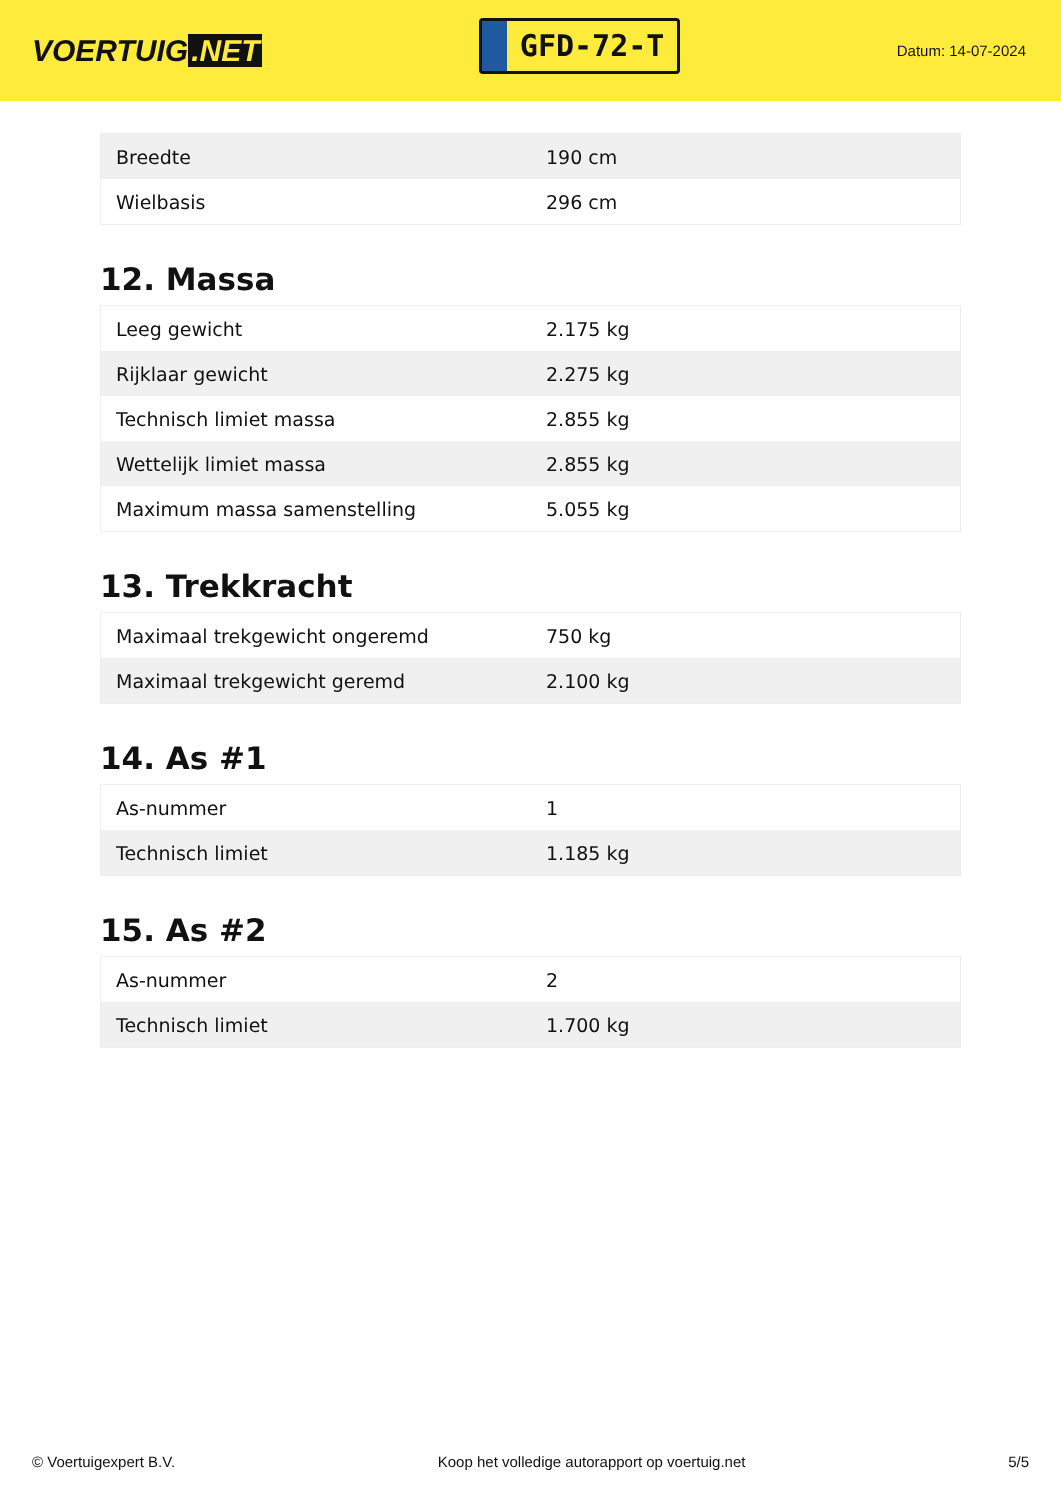VOERTUIG.NET
GFD-72-T
Datum: 14-07-2024
| Breedte | 190 cm |
| Wielbasis | 296 cm |
12. Massa
| Leeg gewicht | 2.175 kg |
| Rijklaar gewicht | 2.275 kg |
| Technisch limiet massa | 2.855 kg |
| Wettelijk limiet massa | 2.855 kg |
| Maximum massa samenstelling | 5.055 kg |
13. Trekkracht
| Maximaal trekgewicht ongeremd | 750 kg |
| Maximaal trekgewicht geremd | 2.100 kg |
14. As #1
| As-nummer | 1 |
| Technisch limiet | 1.185 kg |
15. As #2
| As-nummer | 2 |
| Technisch limiet | 1.700 kg |
© Voertuigexpert B.V. Koop het volledige autorapport op voertuig.net 5/5